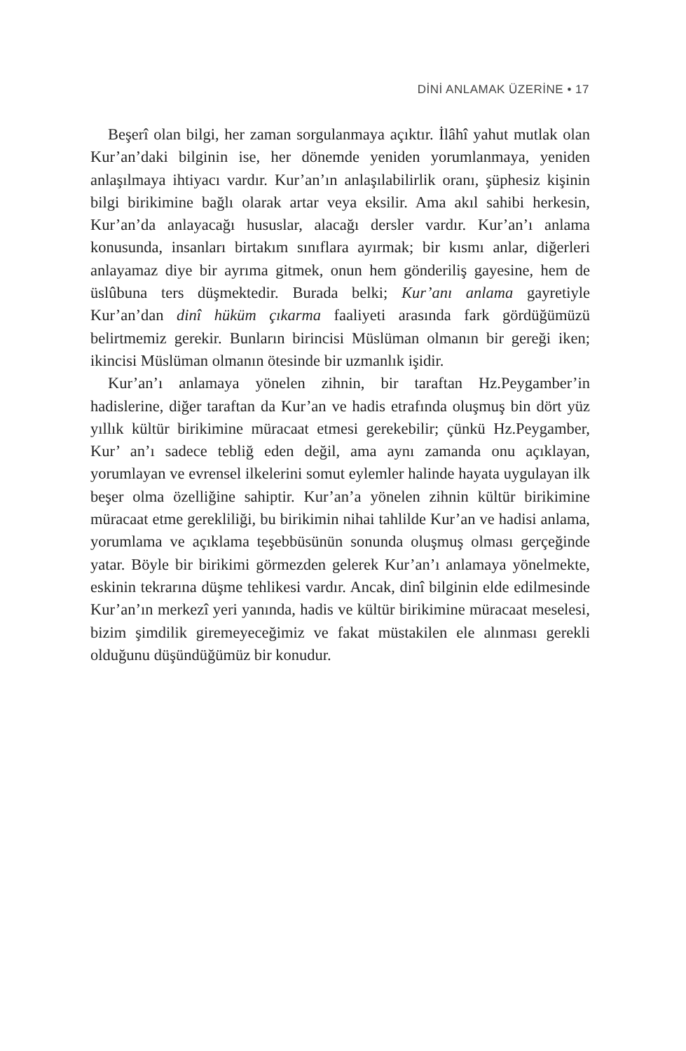DİNİ ANLAMAK ÜZERİNE • 17
Beşerî olan bilgi, her zaman sorgulanmaya açıktır. İlâhî yahut mutlak olan Kur’an’daki bilginin ise, her dönemde yeniden yorumlanmaya, yeniden anlaşılmaya ihtiyacı vardır. Kur’an’ın anlaşılabilirlik oranı, şüphesiz kişinin bilgi birikimine bağlı olarak artar veya eksilir. Ama akıl sahibi herkesin, Kur’an’da anlayacağı hususlar, alacağı dersler vardır. Kur’an’ı anlama konusunda, insanları birtakım sınıflara ayırmak; bir kısmı anlar, diğerleri anlayamaz diye bir ayrıma gitmek, onun hem gönderiliş gayesine, hem de üslûbuna ters düşmektedir. Burada belki; Kur’anı anlama gayretiyle Kur’an’dan dinî hüküm çıkarma faaliyeti arasında fark gördüğümüzü belirtmemiz gerekir. Bunların birincisi Müslüman olmanın bir gereği iken; ikincisi Müslüman olmanın ötesinde bir uzmanlık işidir.
Kur’an’ı anlamaya yönelen zihnin, bir taraftan Hz.Peygamber’in hadislerine, diğer taraftan da Kur’an ve hadis etrafında oluşmuş bin dört yüz yıllık kültür birikimine müracaat etmesi gerekebilir; çünkü Hz.Peygamber, Kur’ an’ı sadece tebliğ eden değil, ama aynı zamanda onu açıklayan, yorumlayan ve evrensel ilkelerini somut eylemler halinde hayata uygulayan ilk beşer olma özelliğine sahiptir. Kur’an’a yönelen zihnin kültür birikimine müracaat etme gerekliliği, bu birikimin nihai tahlilde Kur’an ve hadisi anlama, yorumlama ve açıklama teşebbüsünün sonunda oluşmuş olması gerçeğinde yatar. Böyle bir birikimi görmezden gelerek Kur’an’ı anlamaya yönelmekte, eskinin tekrarına düşme tehlikesi vardır. Ancak, dinî bilginin elde edilmesinde Kur’an’ın merkezî yeri yanında, hadis ve kültür birikimine müracaat meselesi, bizim şimdilik giremeyeceğimiz ve fakat müstakilen ele alınması gerekli olduğunu düşündüğümüz bir konudur.